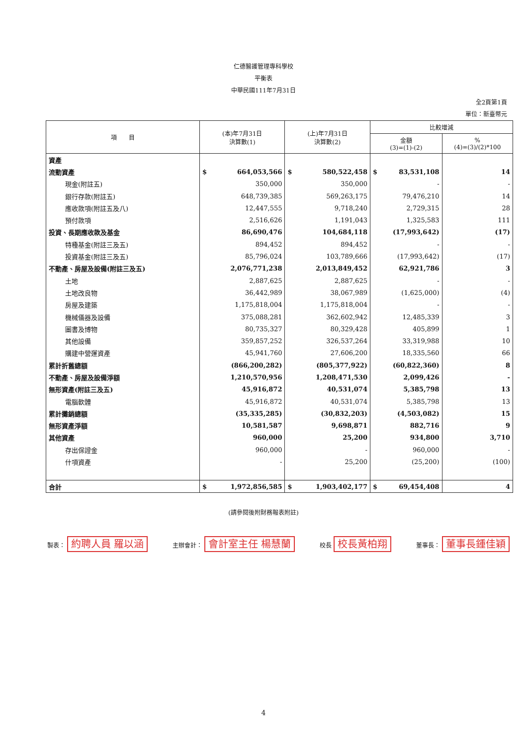仁德醫護管理專科學校
平衡表
中華民國111年7月31日
全2頁第1頁
單位：新臺幣元
| 項 目 | (本)年7月31日 決算數(1) | (上)年7月31日 決算數(2) | 比較增減 | |
| --- | --- | --- | --- | --- |
| | | | 金額 (3)=(1)-(2) | % (4)=(3)/(2)*100 |
| 資產 | | | | |
| 流動資產 | $ 664,053,566 | $ 580,522,458 | $ 83,531,108 | 14 |
| 現金(附註五) | 350,000 | 350,000 | - | - |
| 銀行存款(附註五) | 648,739,385 | 569,263,175 | 79,476,210 | 14 |
| 應收款項(附註五及八) | 12,447,555 | 9,718,240 | 2,729,315 | 28 |
| 預付款項 | 2,516,626 | 1,191,043 | 1,325,583 | 111 |
| 投資、長期應收款及基金 | 86,690,476 | 104,684,118 | (17,993,642) | (17) |
| 特種基金(附註三及五) | 894,452 | 894,452 | - | - |
| 投資基金(附註三及五) | 85,796,024 | 103,789,666 | (17,993,642) | (17) |
| 不動產、房屋及設備(附註三及五) | 2,076,771,238 | 2,013,849,452 | 62,921,786 | 3 |
| 土地 | 2,887,625 | 2,887,625 | - | - |
| 土地改良物 | 36,442,989 | 38,067,989 | (1,625,000) | (4) |
| 房屋及建築 | 1,175,818,004 | 1,175,818,004 | - | - |
| 機械儀器及設備 | 375,088,281 | 362,602,942 | 12,485,339 | 3 |
| 圖書及博物 | 80,735,327 | 80,329,428 | 405,899 | 1 |
| 其他設備 | 359,857,252 | 326,537,264 | 33,319,988 | 10 |
| 購建中營運資產 | 45,941,760 | 27,606,200 | 18,335,560 | 66 |
| 累計折舊總額 | (866,200,282) | (805,377,922) | (60,822,360) | 8 |
| 不動產、房屋及設備淨額 | 1,210,570,956 | 1,208,471,530 | 2,099,426 | - |
| 無形資產(附註三及五) | 45,916,872 | 40,531,074 | 5,385,798 | 13 |
| 電腦軟體 | 45,916,872 | 40,531,074 | 5,385,798 | 13 |
| 累計攤銷總額 | (35,335,285) | (30,832,203) | (4,503,082) | 15 |
| 無形資產淨額 | 10,581,587 | 9,698,871 | 882,716 | 9 |
| 其他資產 | 960,000 | 25,200 | 934,800 | 3,710 |
| 存出保證金 | 960,000 | - | 960,000 | - |
| 什項資產 | - | 25,200 | (25,200) | (100) |
| 合計 | $ 1,972,856,585 | $ 1,903,402,177 | $ 69,454,408 | 4 |
(請參閱後附財務報表附註)
製表： 約聘人員 羅以涵 主辦會計： 會計室主任 楊慧蘭 校長 校長黃柏翔 董事長： 董事長鍾佳穎
4